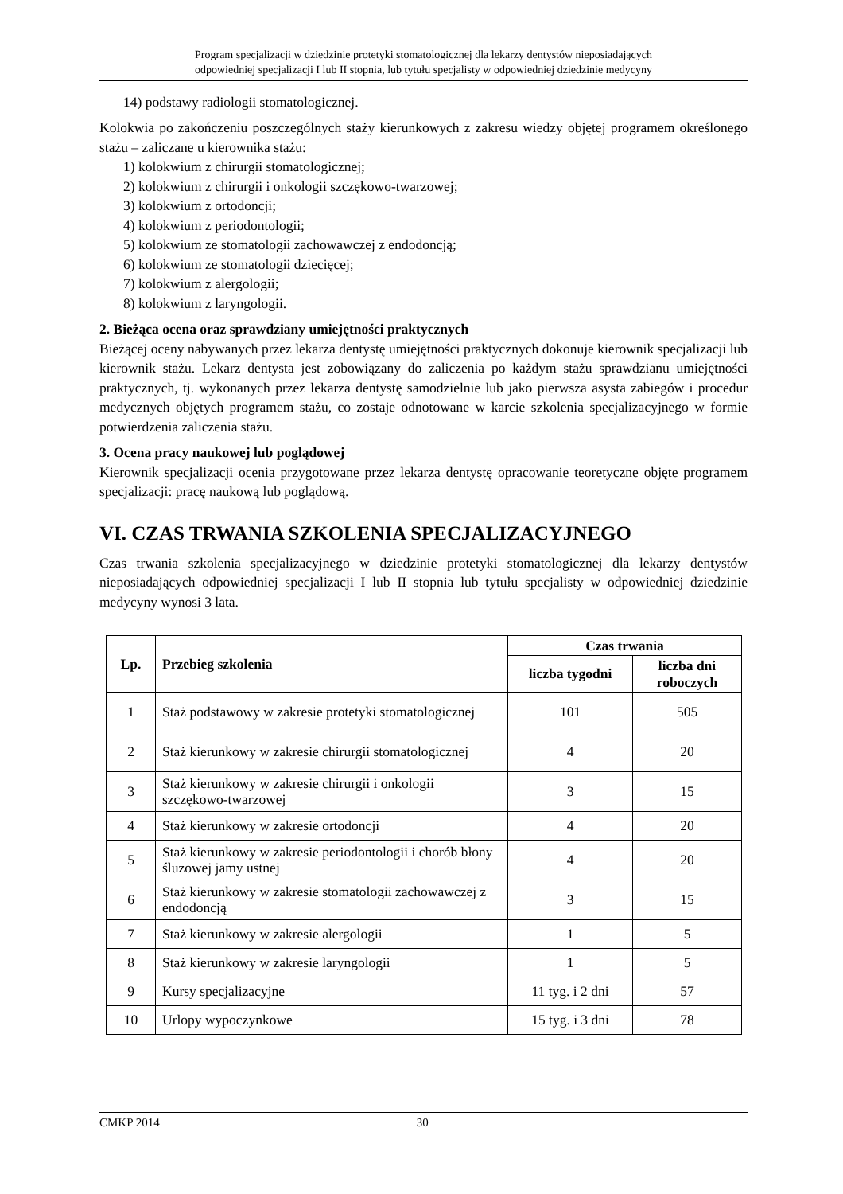Program specjalizacji w dziedzinie protetyki stomatologicznej dla lekarzy dentystów nieposiadających
odpowiedniej specjalizacji I lub II stopnia, lub tytułu specjalisty w odpowiedniej dziedzinie medycyny
14) podstawy radiologii stomatologicznej.
Kolokwia po zakończeniu poszczególnych staży kierunkowych z zakresu wiedzy objętej programem określonego stażu – zaliczane u kierownika stażu:
1) kolokwium z chirurgii stomatologicznej;
2) kolokwium z chirurgii i onkologii szczękowo-twarzowej;
3) kolokwium z ortodoncji;
4) kolokwium z periodontologii;
5) kolokwium ze stomatologii zachowawczej z endodoncją;
6) kolokwium ze stomatologii dziecięcej;
7) kolokwium z alergologii;
8) kolokwium z laryngologii.
2. Bieżąca ocena oraz sprawdziany umiejętności praktycznych
Bieżącej oceny nabywanych przez lekarza dentystę umiejętności praktycznych dokonuje kierownik specjalizacji lub kierownik stażu. Lekarz dentysta jest zobowiązany do zaliczenia po każdym stażu sprawdzianu umiejętności praktycznych, tj. wykonanych przez lekarza dentystę samodzielnie lub jako pierwsza asysta zabiegów i procedur medycznych objętych programem stażu, co zostaje odnotowane w karcie szkolenia specjalizacyjnego w formie potwierdzenia zaliczenia stażu.
3. Ocena pracy naukowej lub poglądowej
Kierownik specjalizacji ocenia przygotowane przez lekarza dentystę opracowanie teoretyczne objęte programem specjalizacji: pracę naukową lub poglądową.
VI. CZAS TRWANIA SZKOLENIA SPECJALIZACYJNEGO
Czas trwania szkolenia specjalizacyjnego w dziedzinie protetyki stomatologicznej dla lekarzy dentystów nieposiadających odpowiedniej specjalizacji I lub II stopnia lub tytułu specjalisty w odpowiedniej dziedzinie medycyny wynosi 3 lata.
| Lp. | Przebieg szkolenia | Czas trwania | |
| --- | --- | --- | --- |
| | | liczba tygodni | liczba dni roboczych |
| 1 | Staż podstawowy w zakresie protetyki stomatologicznej | 101 | 505 |
| 2 | Staż kierunkowy w zakresie chirurgii stomatologicznej | 4 | 20 |
| 3 | Staż kierunkowy w zakresie chirurgii i onkologii szczękowo-twarzowej | 3 | 15 |
| 4 | Staż kierunkowy w zakresie ortodoncji | 4 | 20 |
| 5 | Staż kierunkowy w zakresie periodontologii i chorób błony śluzowej jamy ustnej | 4 | 20 |
| 6 | Staż kierunkowy w zakresie stomatologii zachowawczej z endodoncją | 3 | 15 |
| 7 | Staż kierunkowy w zakresie alergologii | 1 | 5 |
| 8 | Staż kierunkowy w zakresie laryngologii | 1 | 5 |
| 9 | Kursy specjalizacyjne | 11 tyg. i 2 dni | 57 |
| 10 | Urlopy wypoczynkowe | 15 tyg. i 3 dni | 78 |
CMKP 2014 30